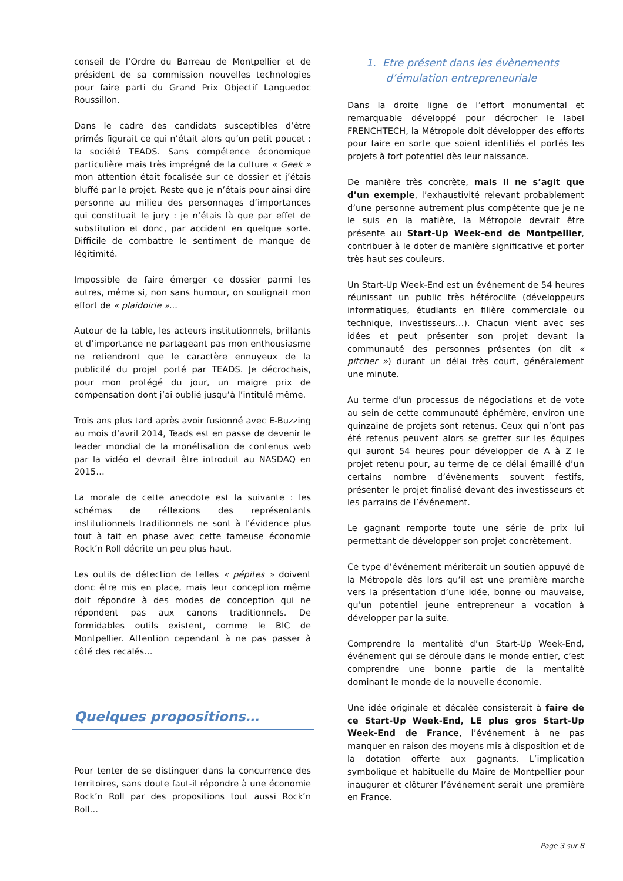conseil de l’Ordre du Barreau de Montpellier et de président de sa commission nouvelles technologies pour faire parti du Grand Prix Objectif Languedoc Roussillon.
Dans le cadre des candidats susceptibles d’être primés figurait ce qui n’était alors qu’un petit poucet : la société TEADS. Sans compétence économique particulière mais très imprégné de la culture « Geek » mon attention était focalisée sur ce dossier et j’étais bluffé par le projet. Reste que je n’étais pour ainsi dire personne au milieu des personnages d’importances qui constituait le jury : je n’étais là que par effet de substitution et donc, par accident en quelque sorte. Difficile de combattre le sentiment de manque de légitimité.
Impossible de faire émerger ce dossier parmi les autres, même si, non sans humour, on soulignait mon effort de « plaidoirie »...
Autour de la table, les acteurs institutionnels, brillants et d’importance ne partageant pas mon enthousiasme ne retiendront que le caractère ennuyeux de la publicité du projet porté par TEADS. Je décrochais, pour mon protégé du jour, un maigre prix de compensation dont j’ai oublié jusqu’à l’intitulé même.
Trois ans plus tard après avoir fusionné avec E-Buzzing au mois d’avril 2014, Teads est en passe de devenir le leader mondial de la monétisation de contenus web par la vidéo et devrait être introduit au NASDAQ en 2015…
La morale de cette anecdote est la suivante : les schémas de réflexions des représentants institutionnels traditionnels ne sont à l’évidence plus tout à fait en phase avec cette fameuse économie Rock’n Roll décrite un peu plus haut.
Les outils de détection de telles « pépites » doivent donc être mis en place, mais leur conception même doit répondre à des modes de conception qui ne répondent pas aux canons traditionnels. De formidables outils existent, comme le BIC de Montpellier. Attention cependant à ne pas passer à côté des recalés…
Quelques propositions…
Pour tenter de se distinguer dans la concurrence des territoires, sans doute faut-il répondre à une économie Rock’n Roll par des propositions tout aussi Rock’n Roll…
1. Etre présent dans les évènements
d’émulation entrepreneuriale
Dans la droite ligne de l’effort monumental et remarquable développé pour décrocher le label FRENCHTECH, la Métropole doit développer des efforts pour faire en sorte que soient identifiés et portés les projets à fort potentiel dès leur naissance.
De manière très concrète, mais il ne s’agit que d’un exemple, l’exhaustivité relevant probablement d’une personne autrement plus compétente que je ne le suis en la matière, la Métropole devrait être présente au Start-Up Week-end de Montpellier, contribuer à le doter de manière significative et porter très haut ses couleurs.
Un Start-Up Week-End est un événement de 54 heures réunissant un public très hétéroclite (développeurs informatiques, étudiants en filière commerciale ou technique, investisseurs…). Chacun vient avec ses idées et peut présenter son projet devant la communauté des personnes présentes (on dit « pitcher ») durant un délai très court, généralement une minute.
Au terme d’un processus de négociations et de vote au sein de cette communauté éphémère, environ une quinzaine de projets sont retenus. Ceux qui n’ont pas été retenus peuvent alors se greffer sur les équipes qui auront 54 heures pour développer de A à Z le projet retenu pour, au terme de ce délai émaillé d’un certains nombre d’évènements souvent festifs, présenter le projet finalisé devant des investisseurs et les parrains de l’événement.
Le gagnant remporte toute une série de prix lui permettant de développer son projet concrètement.
Ce type d’événement mériterait un soutien appuyé de la Métropole dès lors qu’il est une première marche vers la présentation d’une idée, bonne ou mauvaise, qu’un potentiel jeune entrepreneur a vocation à développer par la suite.
Comprendre la mentalité d’un Start-Up Week-End, événement qui se déroule dans le monde entier, c’est comprendre une bonne partie de la mentalité dominant le monde de la nouvelle économie.
Une idée originale et décalée consisterait à faire de ce Start-Up Week-End, LE plus gros Start-Up Week-End de France, l’événement à ne pas manquer en raison des moyens mis à disposition et de la dotation offerte aux gagnants. L’implication symbolique et habituelle du Maire de Montpellier pour inaugurer et clôturer l’événement serait une première en France.
Page 3 sur 8